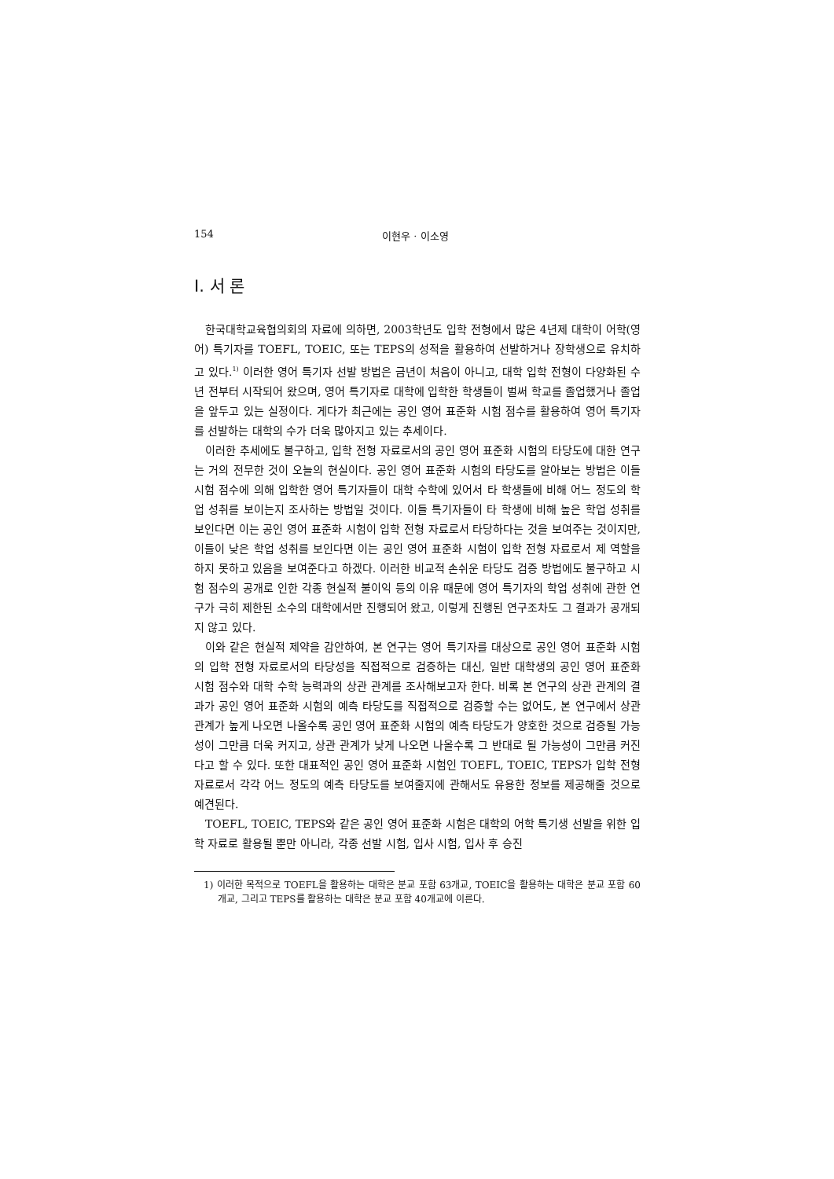154 이현우 · 이소영
Ⅰ. 서 론
한국대학교육협의회의 자료에 의하면, 2003학년도 입학 전형에서 많은 4년제 대학이 어학(영어) 특기자를 TOEFL, TOEIC, 또는 TEPS의 성적을 활용하여 선발하거나 장학생으로 유치하고 있다.<sup>1)</sup> 이러한 영어 특기자 선발 방법은 금년이 처음이 아니고, 대학 입학 전형이 다양화된 수년 전부터 시작되어 왔으며, 영어 특기자로 대학에 입학한 학생들이 벌써 학교를 졸업했거나 졸업을 앞두고 있는 실정이다. 게다가 최근에는 공인 영어 표준화 시험 점수를 활용하여 영어 특기자를 선발하는 대학의 수가 더욱 많아지고 있는 추세이다.
이러한 추세에도 불구하고, 입학 전형 자료로서의 공인 영어 표준화 시험의 타당도에 대한 연구는 거의 전무한 것이 오늘의 현실이다. 공인 영어 표준화 시험의 타당도를 알아보는 방법은 이들 시험 점수에 의해 입학한 영어 특기자들이 대학 수학에 있어서 타 학생들에 비해 어느 정도의 학업 성취를 보이는지 조사하는 방법일 것이다. 이들 특기자들이 타 학생에 비해 높은 학업 성취를 보인다면 이는 공인 영어 표준화 시험이 입학 전형 자료로서 타당하다는 것을 보여주는 것이지만, 이들이 낮은 학업 성취를 보인다면 이는 공인 영어 표준화 시험이 입학 전형 자료로서 제 역할을 하지 못하고 있음을 보여준다고 하겠다. 이러한 비교적 손쉬운 타당도 검증 방법에도 불구하고 시험 점수의 공개로 인한 각종 현실적 불이익 등의 이유 때문에 영어 특기자의 학업 성취에 관한 연구가 극히 제한된 소수의 대학에서만 진행되어 왔고, 이렇게 진행된 연구조차도 그 결과가 공개되지 않고 있다.
이와 같은 현실적 제약을 감안하여, 본 연구는 영어 특기자를 대상으로 공인 영어 표준화 시험의 입학 전형 자료로서의 타당성을 직접적으로 검증하는 대신, 일반 대학생의 공인 영어 표준화 시험 점수와 대학 수학 능력과의 상관 관계를 조사해보고자 한다. 비록 본 연구의 상관 관계의 결과가 공인 영어 표준화 시험의 예측 타당도를 직접적으로 검증할 수는 없어도, 본 연구에서 상관 관계가 높게 나오면 나올수록 공인 영어 표준화 시험의 예측 타당도가 양호한 것으로 검증될 가능성이 그만큼 더욱 커지고, 상관 관계가 낮게 나오면 나올수록 그 반대로 될 가능성이 그만큼 커진다고 할 수 있다. 또한 대표적인 공인 영어 표준화 시험인 TOEFL, TOEIC, TEPS가 입학 전형 자료로서 각각 어느 정도의 예측 타당도를 보여줄지에 관해서도 유용한 정보를 제공해줄 것으로 예견된다.
TOEFL, TOEIC, TEPS와 같은 공인 영어 표준화 시험은 대학의 어학 특기생 선발을 위한 입학 자료로 활용될 뿐만 아니라, 각종 선발 시험, 입사 시험, 입사 후 승진
1) 이러한 목적으로 TOEFL을 활용하는 대학은 분교 포함 63개교, TOEIC을 활용하는 대학은 분교 포함 60개교, 그리고 TEPS를 활용하는 대학은 분교 포함 40개교에 이른다.